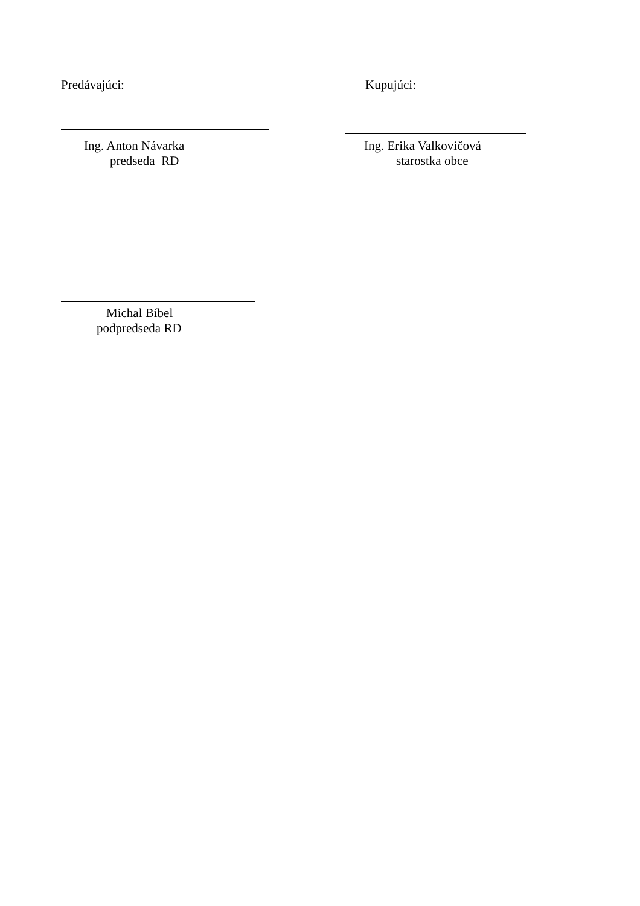Predávajúci: Kupujúci:
Ing. Anton Návarka
predseda RD
Ing. Erika Valkovičová
starostka obce
Michal Bíbel
podpredseda RD